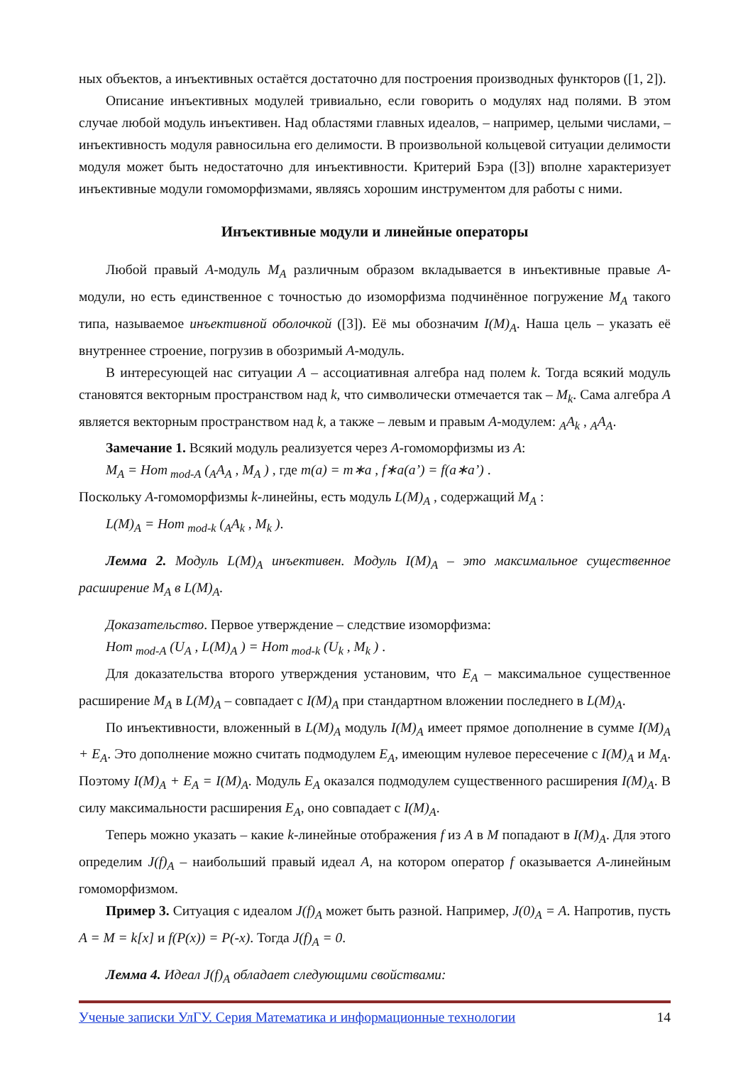ных объектов, а инъективных остаётся достаточно для построения производных функторов ([1, 2]).
Описание инъективных модулей тривиально, если говорить о модулях над полями. В этом случае любой модуль инъективен. Над областями главных идеалов, – например, целыми числами, – инъективность модуля равносильна его делимости. В произвольной кольцевой ситуации делимости модуля может быть недостаточно для инъективности. Критерий Бэра ([3]) вполне характеризует инъективные модули гомоморфизмами, являясь хорошим инструментом для работы с ними.
Инъективные модули и линейные операторы
Любой правый A-модуль M<sub>A</sub> различным образом вкладывается в инъективные правые A-модули, но есть единственное с точностью до изоморфизма подчинённое погружение M<sub>A</sub> такого типа, называемое инъективной оболочкой ([3]). Её мы обозначим I(M)<sub>A</sub>. Наша цель – указать её внутреннее строение, погрузив в обозримый A-модуль.
В интересующей нас ситуации A – ассоциативная алгебра над полем k. Тогда всякий модуль становятся векторным пространством над k, что символически отмечается так – M<sub>k</sub>. Сама алгебра A является векторным пространством над k, а также – левым и правым A-модулем: <sub>A</sub>A<sub>k</sub> , <sub>A</sub>A<sub>A</sub>.
Замечание 1. Всякий модуль реализуется через A-гомоморфизмы из A:
M<sub>A</sub> = Hom<sub>mod-A</sub> (<sub>A</sub>A<sub>A</sub> , M<sub>A</sub> ) , где m(a) = m∗a , f∗a(a’) = f(a∗a’) .
Поскольку A-гомоморфизмы k-линейны, есть модуль L(M)<sub>A</sub> , содержащий M<sub>A</sub> :
L(M)<sub>A</sub> = Hom<sub>mod-k</sub> (<sub>A</sub>A<sub>k</sub> , M<sub>k</sub> ).
Лемма 2. Модуль L(M)<sub>A</sub> инъективен. Модуль I(M)<sub>A</sub> – это максимальное существенное расширение M<sub>A</sub> в L(M)<sub>A</sub>.
Доказательство. Первое утверждение – следствие изоморфизма:
Hom<sub>mod-A</sub> (U<sub>A</sub> , L(M)<sub>A</sub> ) = Hom<sub>mod-k</sub> (U<sub>k</sub> , M<sub>k</sub> ) .
Для доказательства второго утверждения установим, что E<sub>A</sub> – максимальное существенное расширение M<sub>A</sub> в L(M)<sub>A</sub> – совпадает с I(M)<sub>A</sub> при стандартном вложении последнего в L(M)<sub>A</sub>.
По инъективности, вложенный в L(M)<sub>A</sub> модуль I(M)<sub>A</sub> имеет прямое дополнение в сумме I(M)<sub>A</sub> + E<sub>A</sub>. Это дополнение можно считать подмодулем E<sub>A</sub>, имеющим нулевое пересечение с I(M)<sub>A</sub> и M<sub>A</sub>. Поэтому I(M)<sub>A</sub> + E<sub>A</sub> = I(M)<sub>A</sub>. Модуль E<sub>A</sub> оказался подмодулем существенного расширения I(M)<sub>A</sub>. В силу максимальности расширения E<sub>A</sub>, оно совпадает с I(M)<sub>A</sub>.
Теперь можно указать – какие k-линейные отображения f из A в M попадают в I(M)<sub>A</sub>. Для этого определим J(f)<sub>A</sub> – наибольший правый идеал A, на котором оператор f оказывается A-линейным гомоморфизмом.
Пример 3. Ситуация с идеалом J(f)<sub>A</sub> может быть разной. Например, J(0)<sub>A</sub> = A. Напротив, пусть A = M = k[x] и f(P(x)) = P(-x). Тогда J(f)<sub>A</sub> = 0.
Лемма 4. Идеал J(f)<sub>A</sub> обладает следующими свойствами:
Ученые записки УлГУ. Серия Математика и информационные технологии 14